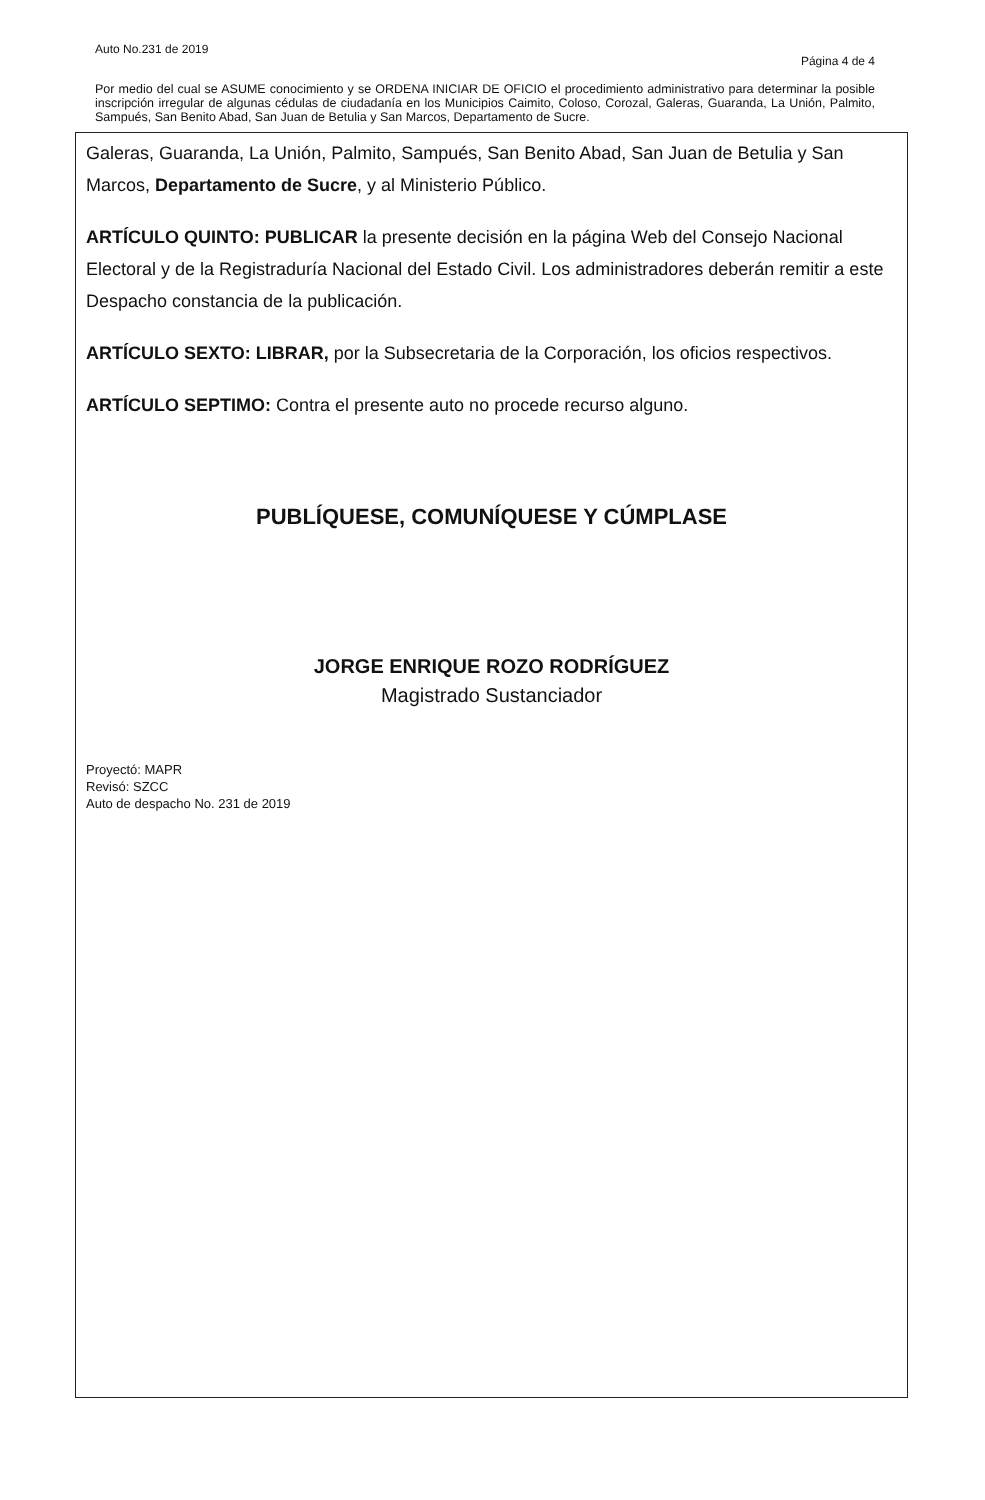Auto No.231 de 2019 Página 4 de 4
Por medio del cual se ASUME conocimiento y se ORDENA INICIAR DE OFICIO el procedimiento administrativo para determinar la posible inscripción irregular de algunas cédulas de ciudadanía en los Municipios Caimito, Coloso, Corozal, Galeras, Guaranda, La Unión, Palmito, Sampués, San Benito Abad, San Juan de Betulia y San Marcos, Departamento de Sucre.
Galeras, Guaranda, La Unión, Palmito, Sampués, San Benito Abad, San Juan de Betulia y San Marcos, Departamento de Sucre, y al Ministerio Público.
ARTÍCULO QUINTO: PUBLICAR la presente decisión en la página Web del Consejo Nacional Electoral y de la Registraduría Nacional del Estado Civil. Los administradores deberán remitir a este Despacho constancia de la publicación.
ARTÍCULO SEXTO: LIBRAR, por la Subsecretaria de la Corporación, los oficios respectivos.
ARTÍCULO SEPTIMO: Contra el presente auto no procede recurso alguno.
PUBLÍQUESE, COMUNÍQUESE Y CÚMPLASE
JORGE ENRIQUE ROZO RODRÍGUEZ
Magistrado Sustanciador
Proyectó: MAPR
Revisó: SZCC
Auto de despacho No. 231 de 2019